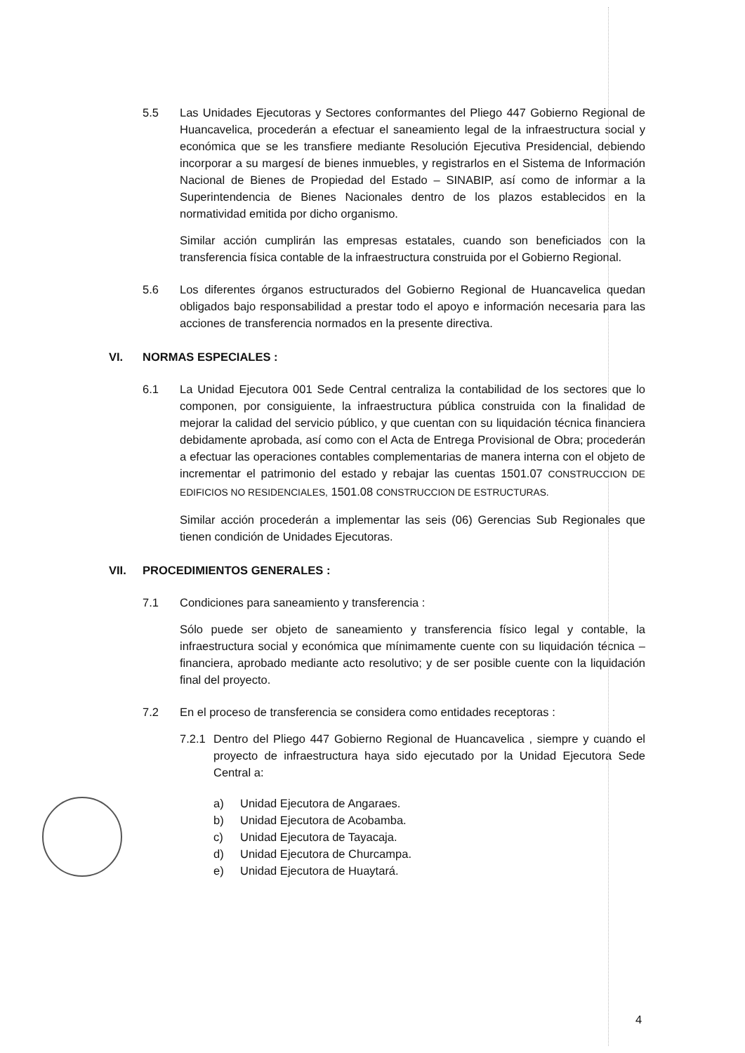5.5 Las Unidades Ejecutoras y Sectores conformantes del Pliego 447 Gobierno Regional de Huancavelica, procederán a efectuar el saneamiento legal de la infraestructura social y económica que se les transfiere mediante Resolución Ejecutiva Presidencial, debiendo incorporar a su margesí de bienes inmuebles, y registrarlos en el Sistema de Información Nacional de Bienes de Propiedad del Estado – SINABIP, así como de informar a la Superintendencia de Bienes Nacionales dentro de los plazos establecidos en la normatividad emitida por dicho organismo.
Similar acción cumplirán las empresas estatales, cuando son beneficiados con la transferencia física contable de la infraestructura construida por el Gobierno Regional.
5.6 Los diferentes órganos estructurados del Gobierno Regional de Huancavelica quedan obligados bajo responsabilidad a prestar todo el apoyo e información necesaria para las acciones de transferencia normados en la presente directiva.
VI. NORMAS ESPECIALES :
6.1 La Unidad Ejecutora 001 Sede Central centraliza la contabilidad de los sectores que lo componen, por consiguiente, la infraestructura pública construida con la finalidad de mejorar la calidad del servicio público, y que cuentan con su liquidación técnica financiera debidamente aprobada, así como con el Acta de Entrega Provisional de Obra; procederán a efectuar las operaciones contables complementarias de manera interna con el objeto de incrementar el patrimonio del estado y rebajar las cuentas 1501.07 CONSTRUCCION DE EDIFICIOS NO RESIDENCIALES, 1501.08 CONSTRUCCION DE ESTRUCTURAS.
Similar acción procederán a implementar las seis (06) Gerencias Sub Regionales que tienen condición de Unidades Ejecutoras.
VII. PROCEDIMIENTOS GENERALES :
7.1 Condiciones para saneamiento y transferencia :
Sólo puede ser objeto de saneamiento y transferencia físico legal y contable, la infraestructura social y económica que mínimamente cuente con su liquidación técnica – financiera, aprobado mediante acto resolutivo; y de ser posible cuente con la liquidación final del proyecto.
7.2 En el proceso de transferencia se considera como entidades receptoras :
7.2.1
Dentro del Pliego 447 Gobierno Regional de Huancavelica , siempre y cuando el proyecto de infraestructura haya sido ejecutado por la Unidad Ejecutora Sede Central a:
a) Unidad Ejecutora de Angaraes.
b) Unidad Ejecutora de Acobamba.
c) Unidad Ejecutora de Tayacaja.
d) Unidad Ejecutora de Churcampa.
e) Unidad Ejecutora de Huaytará.
4